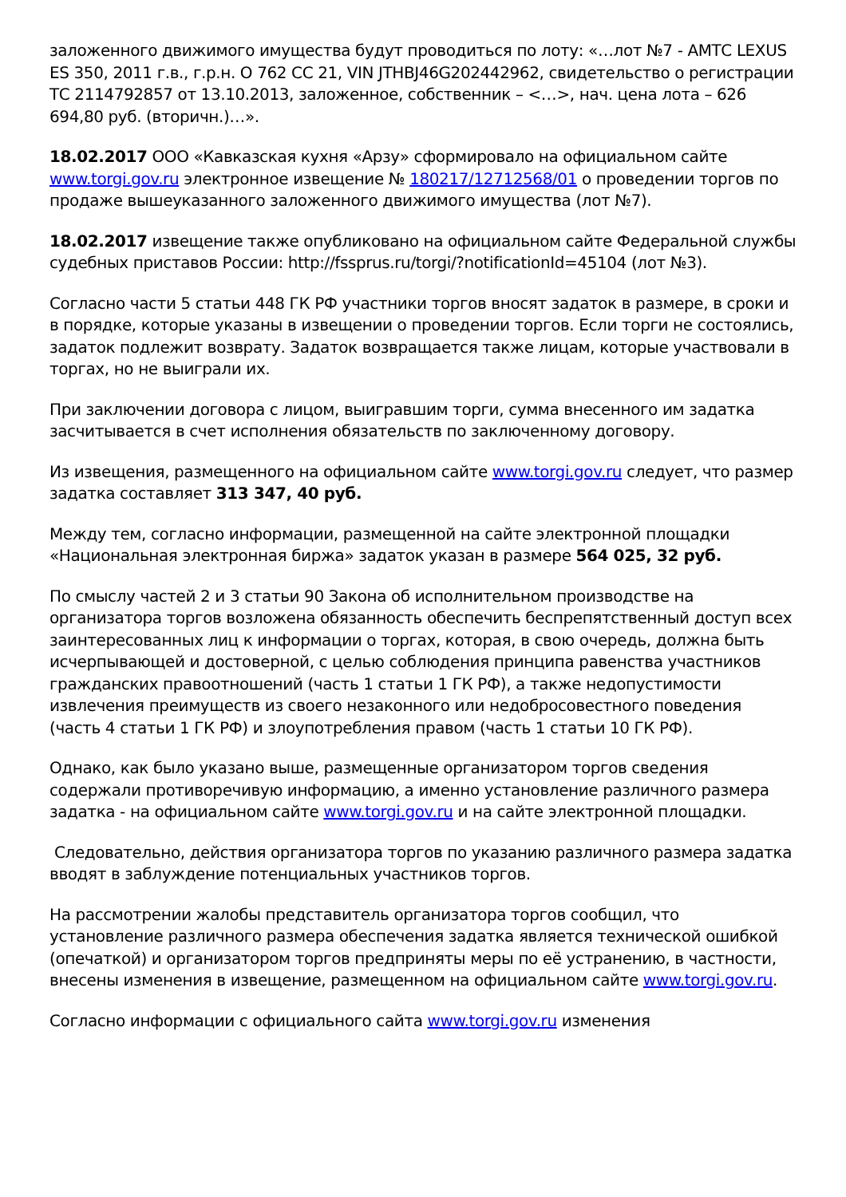заложенного движимого имущества будут проводиться по лоту: «…лот №7 - АМТС LEXUS ES 350, 2011 г.в., г.р.н. О 762 СС 21, VIN JTHBJ46G202442962, свидетельство о регистрации ТС 2114792857 от 13.10.2013, заложенное, собственник – <…>, нач. цена лота – 626 694,80 руб. (вторичн.)…».
18.02.2017 ООО «Кавказская кухня «Арзу» сформировало на официальном сайте www.torgi.gov.ru электронное извещение № 180217/12712568/01 о проведении торгов по продаже вышеуказанного заложенного движимого имущества (лот №7).
18.02.2017 извещение также опубликовано на официальном сайте Федеральной службы судебных приставов России: http://fssprus.ru/torgi/?notificationId=45104 (лот №3).
Согласно части 5 статьи 448 ГК РФ участники торгов вносят задаток в размере, в сроки и в порядке, которые указаны в извещении о проведении торгов. Если торги не состоялись, задаток подлежит возврату. Задаток возвращается также лицам, которые участвовали в торгах, но не выиграли их.
При заключении договора с лицом, выигравшим торги, сумма внесенного им задатка засчитывается в счет исполнения обязательств по заключенному договору.
Из извещения, размещенного на официальном сайте www.torgi.gov.ru следует, что размер задатка составляет 313 347, 40 руб.
Между тем, согласно информации, размещенной на сайте электронной площадки «Национальная электронная биржа» задаток указан в размере 564 025, 32 руб.
По смыслу частей 2 и 3 статьи 90 Закона об исполнительном производстве на организатора торгов возложена обязанность обеспечить беспрепятственный доступ всех заинтересованных лиц к информации о торгах, которая, в свою очередь, должна быть исчерпывающей и достоверной, с целью соблюдения принципа равенства участников гражданских правоотношений (часть 1 статьи 1 ГК РФ), а также недопустимости извлечения преимуществ из своего незаконного или недобросовестного поведения (часть 4 статьи 1 ГК РФ) и злоупотребления правом (часть 1 статьи 10 ГК РФ).
Однако, как было указано выше, размещенные организатором торгов сведения содержали противоречивую информацию, а именно установление различного размера задатка - на официальном сайте www.torgi.gov.ru и на сайте электронной площадки.
Следовательно, действия организатора торгов по указанию различного размера задатка вводят в заблуждение потенциальных участников торгов.
На рассмотрении жалобы представитель организатора торгов сообщил, что установление различного размера обеспечения задатка является технической ошибкой (опечаткой) и организатором торгов предприняты меры по её устранению, в частности, внесены изменения в извещение, размещенном на официальном сайте www.torgi.gov.ru.
Согласно информации с официального сайта www.torgi.gov.ru изменения